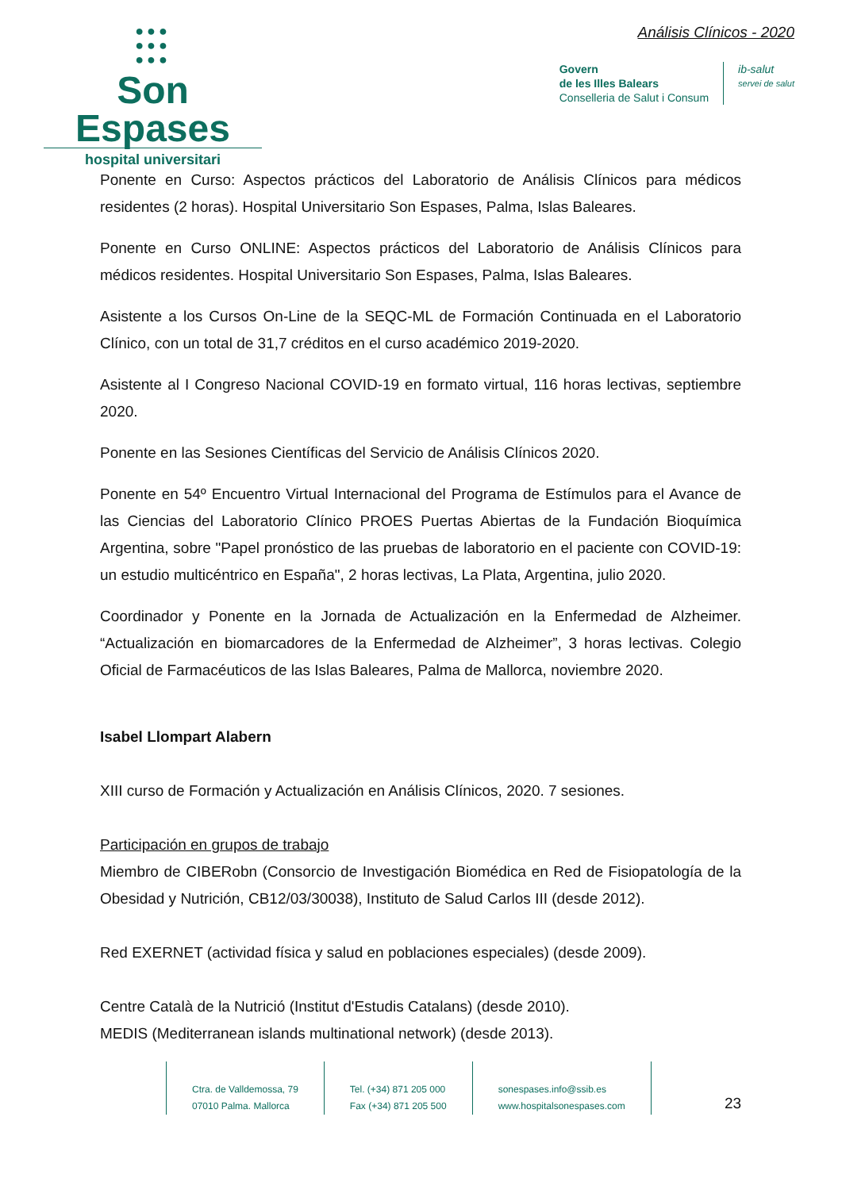●●●
●●●
●●●
Son Espases
hospital universitari
Análisis Clínicos - 2020
Govern
de les Illes Balears
Conselleria de Salut i Consum
ib-salut
servei de salut
Ponente en Curso: Aspectos prácticos del Laboratorio de Análisis Clínicos para médicos residentes (2 horas). Hospital Universitario Son Espases, Palma, Islas Baleares.
Ponente en Curso ONLINE: Aspectos prácticos del Laboratorio de Análisis Clínicos para médicos residentes. Hospital Universitario Son Espases, Palma, Islas Baleares.
Asistente a los Cursos On-Line de la SEQC-ML de Formación Continuada en el Laboratorio Clínico, con un total de 31,7 créditos en el curso académico 2019-2020.
Asistente al I Congreso Nacional COVID-19 en formato virtual, 116 horas lectivas, septiembre 2020.
Ponente en las Sesiones Científicas del Servicio de Análisis Clínicos 2020.
Ponente en 54º Encuentro Virtual Internacional del Programa de Estímulos para el Avance de las Ciencias del Laboratorio Clínico PROES Puertas Abiertas de la Fundación Bioquímica Argentina, sobre "Papel pronóstico de las pruebas de laboratorio en el paciente con COVID-19: un estudio multicéntrico en España", 2 horas lectivas, La Plata, Argentina, julio 2020.
Coordinador y Ponente en la Jornada de Actualización en la Enfermedad de Alzheimer. “Actualización en biomarcadores de la Enfermedad de Alzheimer”, 3 horas lectivas. Colegio Oficial de Farmacéuticos de las Islas Baleares, Palma de Mallorca, noviembre 2020.
Isabel Llompart Alabern
XIII curso de Formación y Actualización en Análisis Clínicos, 2020. 7 sesiones.
Participación en grupos de trabajo
Miembro de CIBERobn (Consorcio de Investigación Biomédica en Red de Fisiopatología de la Obesidad y Nutrición, CB12/03/30038), Instituto de Salud Carlos III (desde 2012).
Red EXERNET (actividad física y salud en poblaciones especiales) (desde 2009).
Centre Català de la Nutrició (Institut d'Estudis Catalans) (desde 2010).
MEDIS (Mediterranean islands multinational network) (desde 2013).
Ctra. de Valldemossa, 79
07010 Palma. Mallorca
Tel. (+34) 871 205 000
Fax (+34) 871 205 500
sonespases.info@ssib.es
www.hospitalsonespases.com
23